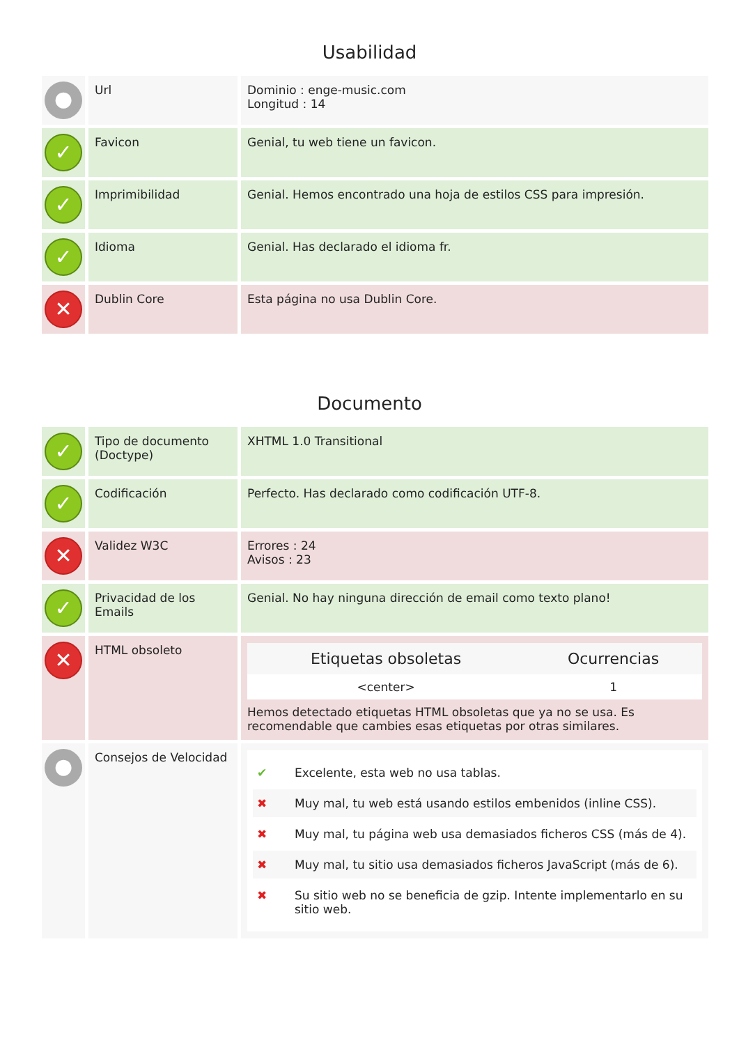Usabilidad
| ● | Url | Dominio : enge-music.com Longitud : 14 |
| ✓ | Favicon | Genial, tu web tiene un favicon. |
| ✓ | Imprimibilidad | Genial. Hemos encontrado una hoja de estilos CSS para impresión. |
| ✓ | Idioma | Genial. Has declarado el idioma fr. |
| ✕ | Dublin Core | Esta página no usa Dublin Core. |
Documento
| ✓ | Tipo de documento (Doctype) | XHTML 1.0 Transitional |
| ✓ | Codificación | Perfecto. Has declarado como codificación UTF-8. |
| ✕ | Validez W3C | Errores : 24 Avisos : 23 |
| ✓ | Privacidad de los Emails | Genial. No hay ninguna dirección de email como texto plano! |
| ✕ | HTML obsoleto | / Etiquetas obsoletas / Ocurrencias / / --- / --- / / <center> / 1 / Hemos detectado etiquetas HTML obsoletas que ya no se usa. Es recomendable que cambies esas etiquetas por otras similares. |
| ● | Consejos de Velocidad | ✔ Excelente, esta web no usa tablas. ✖ Muy mal, tu web está usando estilos embenidos (inline CSS). ✖ Muy mal, tu página web usa demasiados ficheros CSS (más de 4). ✖ Muy mal, tu sitio usa demasiados ficheros JavaScript (más de 6). ✖ Su sitio web no se beneficia de gzip. Intente implementarlo en su sitio web. |